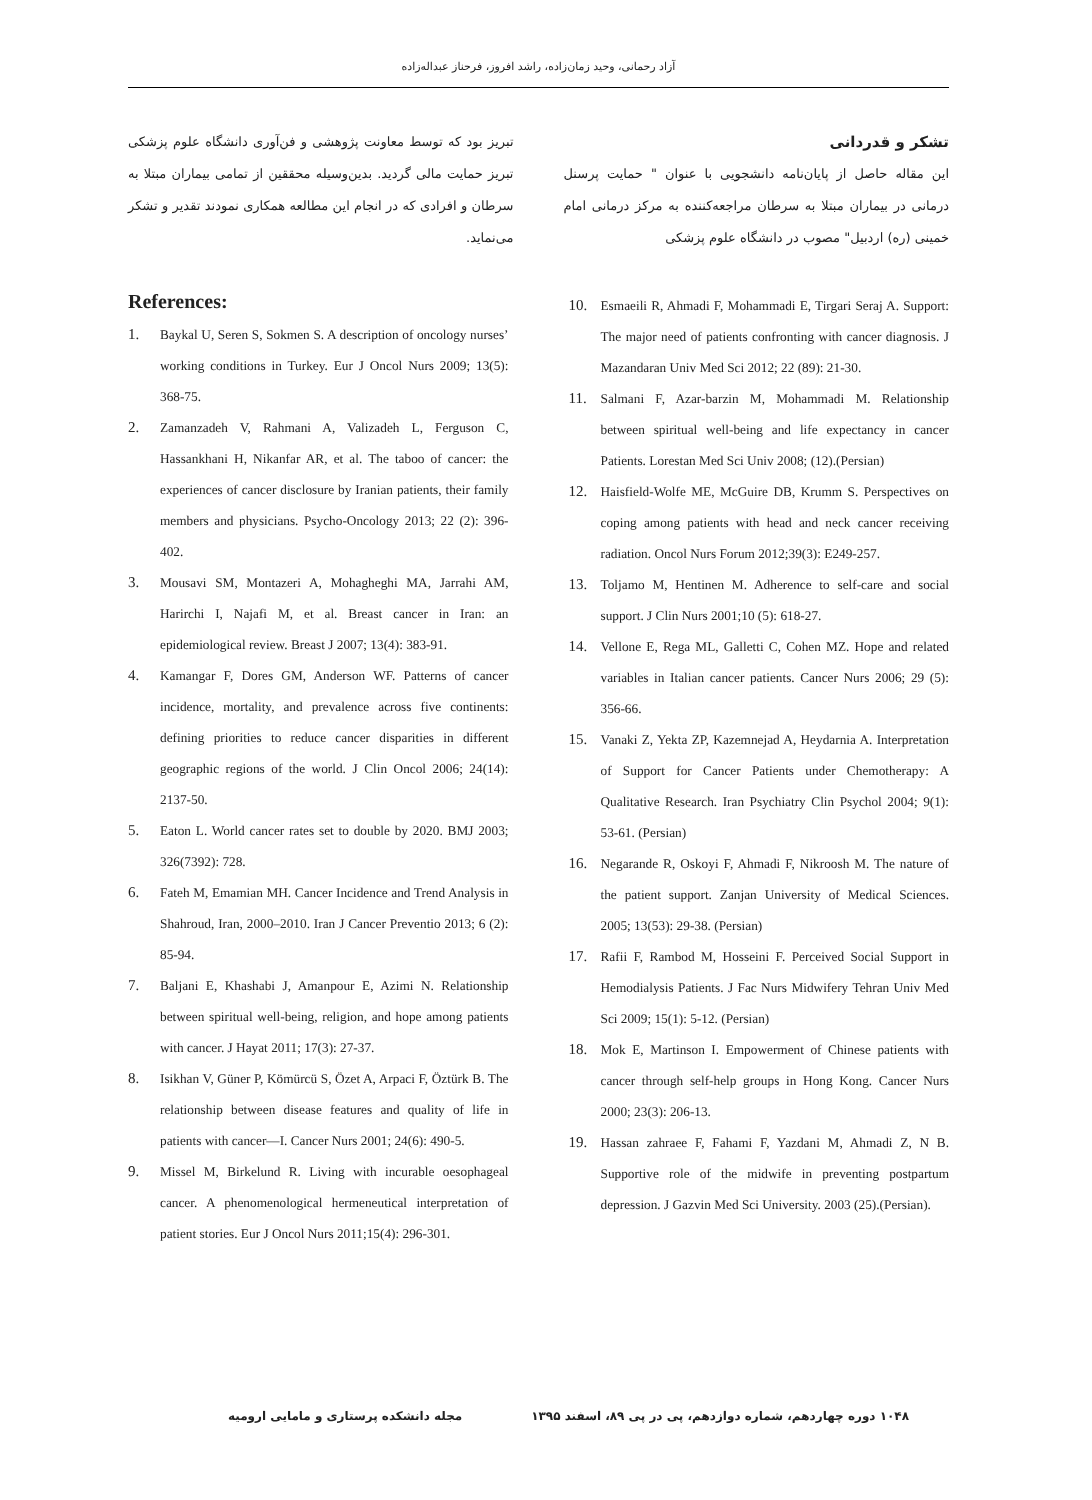آزاد رحمانی، وحید زمان‌زاده، راشد افروز، فرحناز عبداله‌زاده
تشکر و قدردانی
این مقاله حاصل از پایان‌نامه دانشجویی با عنوان " حمایت پرسنل درمانی در بیماران مبتلا به سرطان مراجعه‌کننده به مرکز درمانی امام خمینی (ره) اردبیل" مصوب در دانشگاه علوم پزشکی
تبریز بود که توسط معاونت پژوهشی و فن‌آوری دانشگاه علوم پزشکی تبریز حمایت مالی گردید. بدین‌وسیله محققین از تمامی بیماران مبتلا به سرطان و افرادی که در انجام این مطالعه همکاری نمودند تقدیر و تشکر می‌نماید.
References:
1. Baykal U, Seren S, Sokmen S. A description of oncology nurses’ working conditions in Turkey. Eur J Oncol Nurs 2009; 13(5): 368-75.
2. Zamanzadeh V, Rahmani A, Valizadeh L, Ferguson C, Hassankhani H, Nikanfar AR, et al. The taboo of cancer: the experiences of cancer disclosure by Iranian patients, their family members and physicians. Psycho-Oncology 2013; 22 (2): 396-402.
3. Mousavi SM, Montazeri A, Mohagheghi MA, Jarrahi AM, Harirchi I, Najafi M, et al. Breast cancer in Iran: an epidemiological review. Breast J 2007; 13(4): 383-91.
4. Kamangar F, Dores GM, Anderson WF. Patterns of cancer incidence, mortality, and prevalence across five continents: defining priorities to reduce cancer disparities in different geographic regions of the world. J Clin Oncol 2006; 24(14): 2137-50.
5. Eaton L. World cancer rates set to double by 2020. BMJ 2003; 326(7392): 728.
6. Fateh M, Emamian MH. Cancer Incidence and Trend Analysis in Shahroud, Iran, 2000–2010. Iran J Cancer Preventio 2013; 6 (2): 85-94.
7. Baljani E, Khashabi J, Amanpour E, Azimi N. Relationship between spiritual well-being, religion, and hope among patients with cancer. J Hayat 2011; 17(3): 27-37.
8. Isikhan V, Güner P, Kömürcü S, Özet A, Arpaci F, Öztürk B. The relationship between disease features and quality of life in patients with cancer—I. Cancer Nurs 2001; 24(6): 490-5.
9. Missel M, Birkelund R. Living with incurable oesophageal cancer. A phenomenological hermeneutical interpretation of patient stories. Eur J Oncol Nurs 2011;15(4): 296-301.
10. Esmaeili R, Ahmadi F, Mohammadi E, Tirgari Seraj A. Support: The major need of patients confronting with cancer diagnosis. J Mazandaran Univ Med Sci 2012; 22 (89): 21-30.
11. Salmani F, Azar-barzin M, Mohammadi M. Relationship between spiritual well-being and life expectancy in cancer Patients. Lorestan Med Sci Univ 2008; (12).(Persian)
12. Haisfield-Wolfe ME, McGuire DB, Krumm S. Perspectives on coping among patients with head and neck cancer receiving radiation. Oncol Nurs Forum 2012;39(3): E249-257.
13. Toljamo M, Hentinen M. Adherence to self-care and social support. J Clin Nurs 2001;10 (5): 618-27.
14. Vellone E, Rega ML, Galletti C, Cohen MZ. Hope and related variables in Italian cancer patients. Cancer Nurs 2006; 29 (5): 356-66.
15. Vanaki Z, Yekta ZP, Kazemnejad A, Heydarnia A. Interpretation of Support for Cancer Patients under Chemotherapy: A Qualitative Research. Iran Psychiatry Clin Psychol 2004; 9(1): 53-61. (Persian)
16. Negarande R, Oskoyi F, Ahmadi F, Nikroosh M. The nature of the patient support. Zanjan University of Medical Sciences. 2005; 13(53): 29-38. (Persian)
17. Rafii F, Rambod M, Hosseini F. Perceived Social Support in Hemodialysis Patients. J Fac Nurs Midwifery Tehran Univ Med Sci 2009; 15(1): 5-12. (Persian)
18. Mok E, Martinson I. Empowerment of Chinese patients with cancer through self-help groups in Hong Kong. Cancer Nurs 2000; 23(3): 206-13.
19. Hassan zahraee F, Fahami F, Yazdani M, Ahmadi Z, N B. Supportive role of the midwife in preventing postpartum depression. J Gazvin Med Sci University. 2003 (25).(Persian).
۱۰۴۸ دوره چهاردهم، شماره دوازدهم، پی در پی ۸۹، اسفند ۱۳۹۵
مجله دانشکده پرستاری و مامایی ارومیه